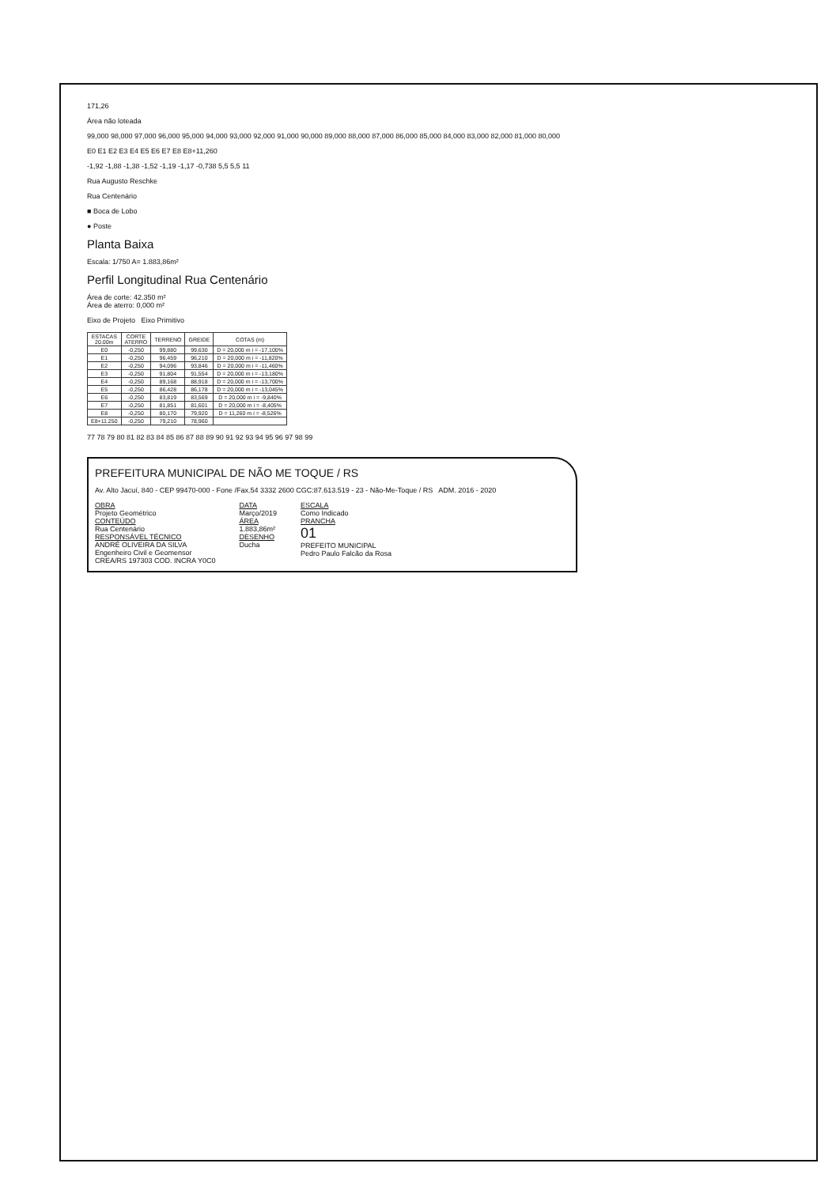171,26
Área não loteada
99,000 98,000 97,000 96,000 95,000 94,000 93,000 92,000 91,000 90,000 89,000 88,000 87,000 86,000 85,000 84,000 83,000 82,000 81,000 80,000
E0 E1 E2 E3 E4 E5 E6 E7 E8 E8+11,260
-1,92 -1,88 -1,38 -1,52 -1,19 -1,17 -0,738 5,5 5,5 11
Rua Augusto Reschke
Rua Centenário
■ Boca de Lobo
● Poste
Planta Baixa
Escala: 1/750 A= 1.883,86m²
Perfil Longitudinal Rua Centenário
Área de corte: 42.350 m²
Área de aterro: 0,000 m²
Eixo de Projeto Eixo Primitivo
| ESTACAS 20.00m | CORTE ATERRO | TERRENO | GREIDE | COTAS (m) |
| --- | --- | --- | --- | --- |
| E0 | -0,250 | 99,880 | 99,630 | D = 20,000 m i = -17,100% |
| E1 | -0,250 | 96,459 | 96,210 | D = 20,000 m i = -11,820% |
| E2 | -0,250 | 94,096 | 93,846 | D = 20,000 m i = -11,460% |
| E3 | -0,250 | 91,804 | 91,554 | D = 20,000 m i = -13,180% |
| E4 | -0,250 | 89,168 | 88,918 | D = 20,000 m i = -13,700% |
| E5 | -0,250 | 86,428 | 86,178 | D = 20,000 m i = -13,045% |
| E6 | -0,250 | 83,819 | 83,569 | D = 20,000 m i = -9,840% |
| E7 | -0,250 | 81,851 | 81,601 | D = 20,000 m i = -8,405% |
| E8 | -0,250 | 80,170 | 79,920 | D = 11,260 m i = -8,526% |
| E8+11.250 | -0,250 | 79,210 | 78,960 | |
77 78 79 80 81 82 83 84 85 86 87 88 89 90 91 92 93 94 95 96 97 98 99
PREFEITURA MUNICIPAL DE NÃO ME TOQUE / RS
Av. Alto Jacuí, 840 - CEP 99470-000 - Fone /Fax.54 3332 2600 CGC:87.613.519 - 23 - Não-Me-Toque / RS ADM. 2016 - 2020
OBRA
Projeto Geométrico
CONTEÚDO
Rua Centenário
RESPONSÁVEL TÉCNICO
ANDRÉ OLIVEIRA DA SILVA
Engenheiro Civil e Geomensor
CREA/RS 197303 COD. INCRA Y0C0
DATA
Março/2019
ÁREA
1.883,86m²
DESENHO
Ducha
ESCALA
Como Indicado
PRANCHA
01
PREFEITO MUNICIPAL
Pedro Paulo Falcão da Rosa